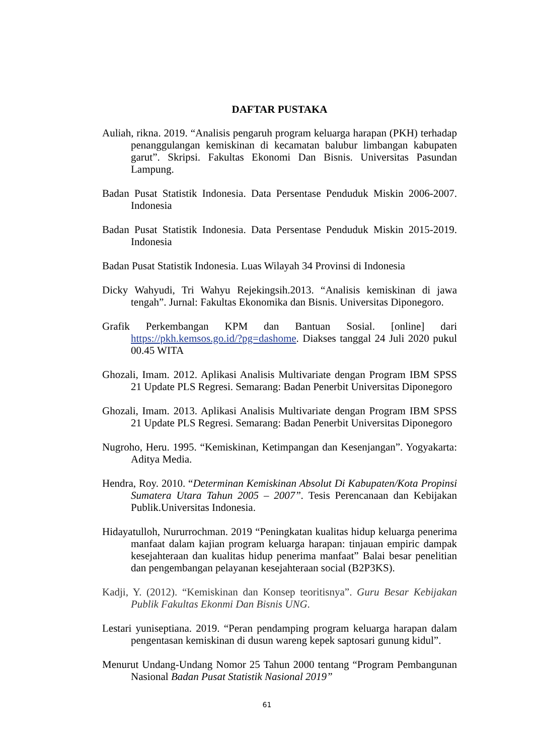DAFTAR PUSTAKA
Auliah, rikna. 2019. “Analisis pengaruh program keluarga harapan (PKH) terhadap penanggulangan kemiskinan di kecamatan balubur limbangan kabupaten garut”. Skripsi. Fakultas Ekonomi Dan Bisnis. Universitas Pasundan Lampung.
Badan Pusat Statistik Indonesia. Data Persentase Penduduk Miskin 2006-2007. Indonesia
Badan Pusat Statistik Indonesia. Data Persentase Penduduk Miskin 2015-2019. Indonesia
Badan Pusat Statistik Indonesia. Luas Wilayah 34 Provinsi di Indonesia
Dicky Wahyudi, Tri Wahyu Rejekingsih.2013. “Analisis kemiskinan di jawa tengah”. Jurnal: Fakultas Ekonomika dan Bisnis. Universitas Diponegoro.
Grafik Perkembangan KPM dan Bantuan Sosial. [online] dari https://pkh.kemsos.go.id/?pg=dashome. Diakses tanggal 24 Juli 2020 pukul 00.45 WITA
Ghozali, Imam. 2012. Aplikasi Analisis Multivariate dengan Program IBM SPSS 21 Update PLS Regresi. Semarang: Badan Penerbit Universitas Diponegoro
Ghozali, Imam. 2013. Aplikasi Analisis Multivariate dengan Program IBM SPSS 21 Update PLS Regresi. Semarang: Badan Penerbit Universitas Diponegoro
Nugroho, Heru. 1995. “Kemiskinan, Ketimpangan dan Kesenjangan”. Yogyakarta: Aditya Media.
Hendra, Roy. 2010. “Determinan Kemiskinan Absolut Di Kabupaten/Kota Propinsi Sumatera Utara Tahun 2005 – 2007”. Tesis Perencanaan dan Kebijakan Publik.Universitas Indonesia.
Hidayatulloh, Nururrochman. 2019 “Peningkatan kualitas hidup keluarga penerima manfaat dalam kajian program keluarga harapan: tinjauan empiric dampak kesejahteraan dan kualitas hidup penerima manfaat” Balai besar penelitian dan pengembangan pelayanan kesejahteraan social (B2P3KS).
Kadji, Y. (2012). “Kemiskinan dan Konsep teoritisnya”. Guru Besar Kebijakan Publik Fakultas Ekonmi Dan Bisnis UNG.
Lestari yuniseptiana. 2019. “Peran pendamping program keluarga harapan dalam pengentasan kemiskinan di dusun wareng kepek saptosari gunung kidul”.
Menurut Undang-Undang Nomor 25 Tahun 2000 tentang “Program Pembangunan Nasional Badan Pusat Statistik Nasional 2019”
61